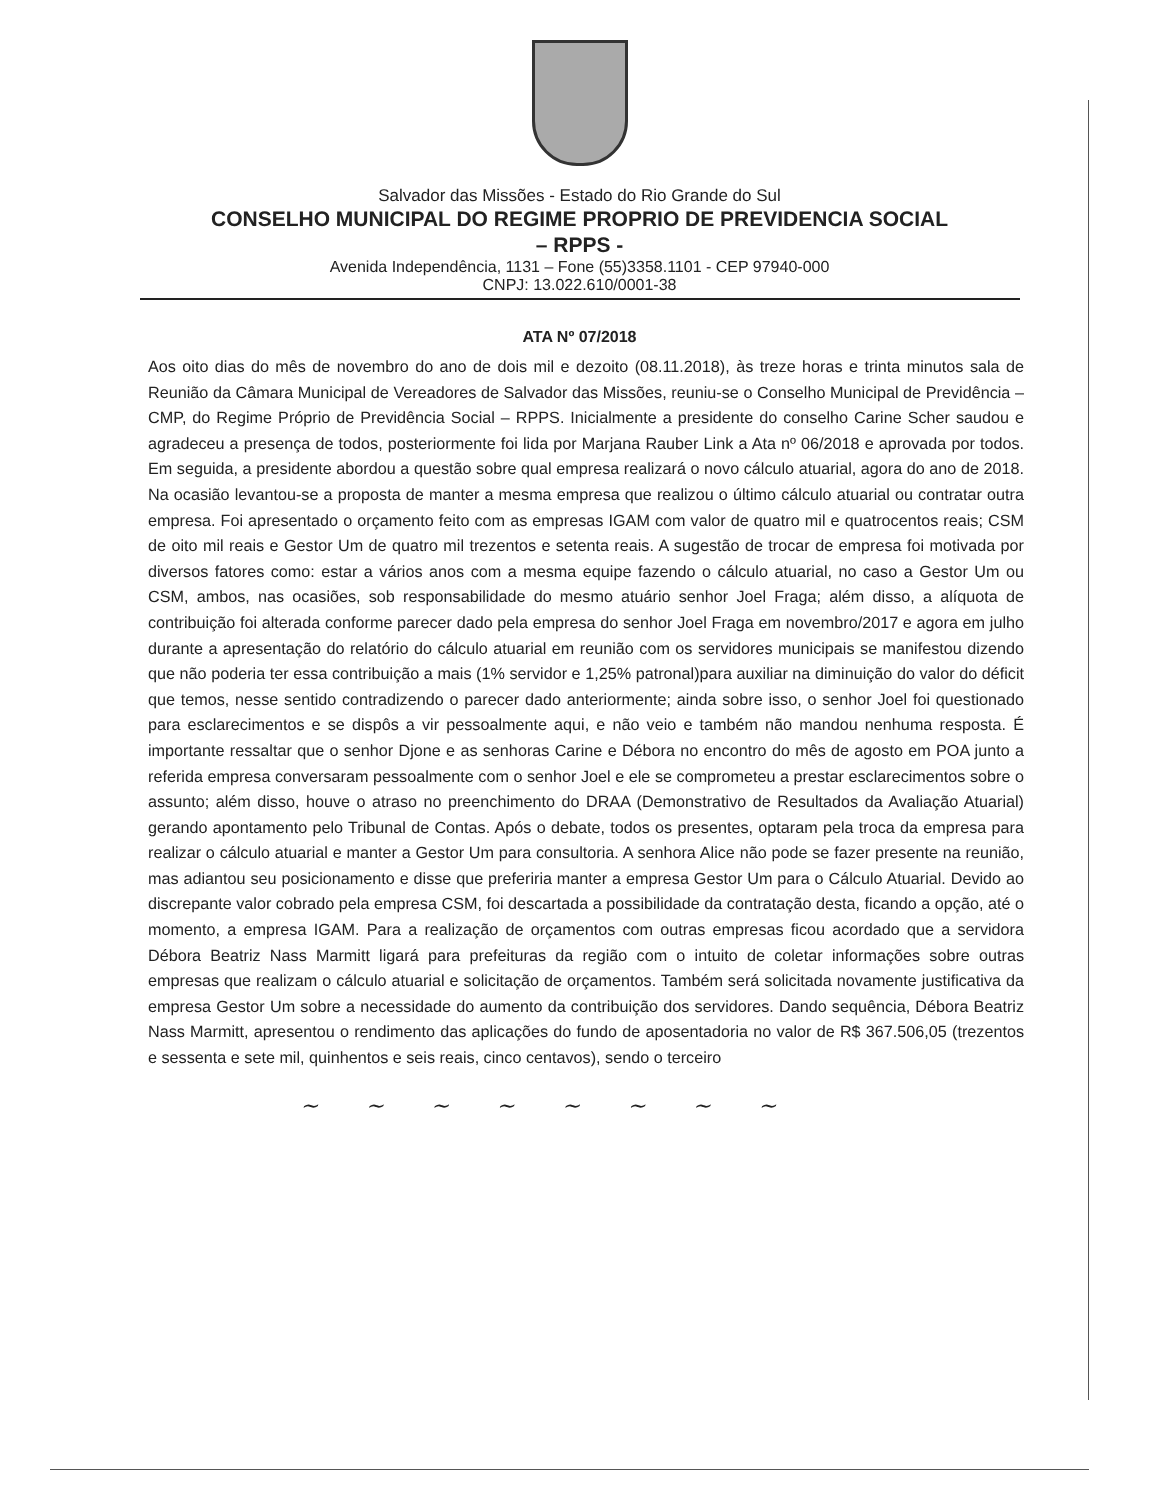Salvador das Missões - Estado do Rio Grande do Sul
CONSELHO MUNICIPAL DO REGIME PROPRIO DE PREVIDENCIA SOCIAL
– RPPS -
Avenida Independência, 1131 – Fone (55)3358.1101 - CEP 97940-000
CNPJ: 13.022.610/0001-38
ATA Nº 07/2018
Aos oito dias do mês de novembro do ano de dois mil e dezoito (08.11.2018), às treze horas e trinta minutos sala de Reunião da Câmara Municipal de Vereadores de Salvador das Missões, reuniu-se o Conselho Municipal de Previdência – CMP, do Regime Próprio de Previdência Social – RPPS. Inicialmente a presidente do conselho Carine Scher saudou e agradeceu a presença de todos, posteriormente foi lida por Marjana Rauber Link a Ata nº 06/2018 e aprovada por todos. Em seguida, a presidente abordou a questão sobre qual empresa realizará o novo cálculo atuarial, agora do ano de 2018. Na ocasião levantou-se a proposta de manter a mesma empresa que realizou o último cálculo atuarial ou contratar outra empresa. Foi apresentado o orçamento feito com as empresas IGAM com valor de quatro mil e quatrocentos reais; CSM de oito mil reais e Gestor Um de quatro mil trezentos e setenta reais. A sugestão de trocar de empresa foi motivada por diversos fatores como: estar a vários anos com a mesma equipe fazendo o cálculo atuarial, no caso a Gestor Um ou CSM, ambos, nas ocasiões, sob responsabilidade do mesmo atuário senhor Joel Fraga; além disso, a alíquota de contribuição foi alterada conforme parecer dado pela empresa do senhor Joel Fraga em novembro/2017 e agora em julho durante a apresentação do relatório do cálculo atuarial em reunião com os servidores municipais se manifestou dizendo que não poderia ter essa contribuição a mais (1% servidor e 1,25% patronal)para auxiliar na diminuição do valor do déficit que temos, nesse sentido contradizendo o parecer dado anteriormente; ainda sobre isso, o senhor Joel foi questionado para esclarecimentos e se dispôs a vir pessoalmente aqui, e não veio e também não mandou nenhuma resposta. É importante ressaltar que o senhor Djone e as senhoras Carine e Débora no encontro do mês de agosto em POA junto a referida empresa conversaram pessoalmente com o senhor Joel e ele se comprometeu a prestar esclarecimentos sobre o assunto; além disso, houve o atraso no preenchimento do DRAA (Demonstrativo de Resultados da Avaliação Atuarial) gerando apontamento pelo Tribunal de Contas. Após o debate, todos os presentes, optaram pela troca da empresa para realizar o cálculo atuarial e manter a Gestor Um para consultoria. A senhora Alice não pode se fazer presente na reunião, mas adiantou seu posicionamento e disse que preferiria manter a empresa Gestor Um para o Cálculo Atuarial. Devido ao discrepante valor cobrado pela empresa CSM, foi descartada a possibilidade da contratação desta, ficando a opção, até o momento, a empresa IGAM. Para a realização de orçamentos com outras empresas ficou acordado que a servidora Débora Beatriz Nass Marmitt ligará para prefeituras da região com o intuito de coletar informações sobre outras empresas que realizam o cálculo atuarial e solicitação de orçamentos. Também será solicitada novamente justificativa da empresa Gestor Um sobre a necessidade do aumento da contribuição dos servidores. Dando sequência, Débora Beatriz Nass Marmitt, apresentou o rendimento das aplicações do fundo de aposentadoria no valor de R$ 367.506,05 (trezentos e sessenta e sete mil, quinhentos e seis reais, cinco centavos), sendo o terceiro
~ ~ ~ ~ ~ ~ ~ ~